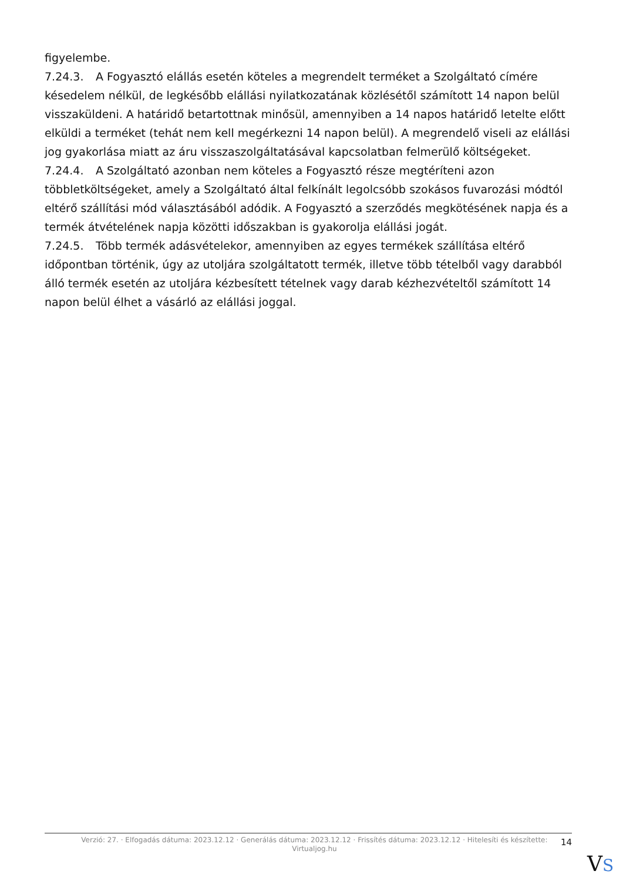figyelembe.
7.24.3. A Fogyasztó elállás esetén köteles a megrendelt terméket a Szolgáltató címére késedelem nélkül, de legkésőbb elállási nyilatkozatának közlésétől számított 14 napon belül visszaküldeni. A határidő betartottnak minősül, amennyiben a 14 napos határidő letelte előtt elküldi a terméket (tehát nem kell megérkezni 14 napon belül). A megrendelő viseli az elállási jog gyakorlása miatt az áru visszaszolgáltatásával kapcsolatban felmerülő költségeket.
7.24.4. A Szolgáltató azonban nem köteles a Fogyasztó része megtéríteni azon többletköltségeket, amely a Szolgáltató által felkínált legolcsóbb szokásos fuvarozási módtól eltérő szállítási mód választásából adódik. A Fogyasztó a szerződés megkötésének napja és a termék átvételének napja közötti időszakban is gyakorolja elállási jogát.
7.24.5. Több termék adásvételekor, amennyiben az egyes termékek szállítása eltérő időpontban történik, úgy az utoljára szolgáltatott termék, illetve több tételből vagy darabból álló termék esetén az utoljára kézbesített tételnek vagy darab kézhezvételtől számított 14 napon belül élhet a vásárló az elállási joggal.
Verzió: 27. · Elfogadás dátuma: 2023.12.12 · Generálás dátuma: 2023.12.12 · Frissítés dátuma: 2023.12.12 · Hitelesíti és készítette: Virtualjog.hu
14
VS